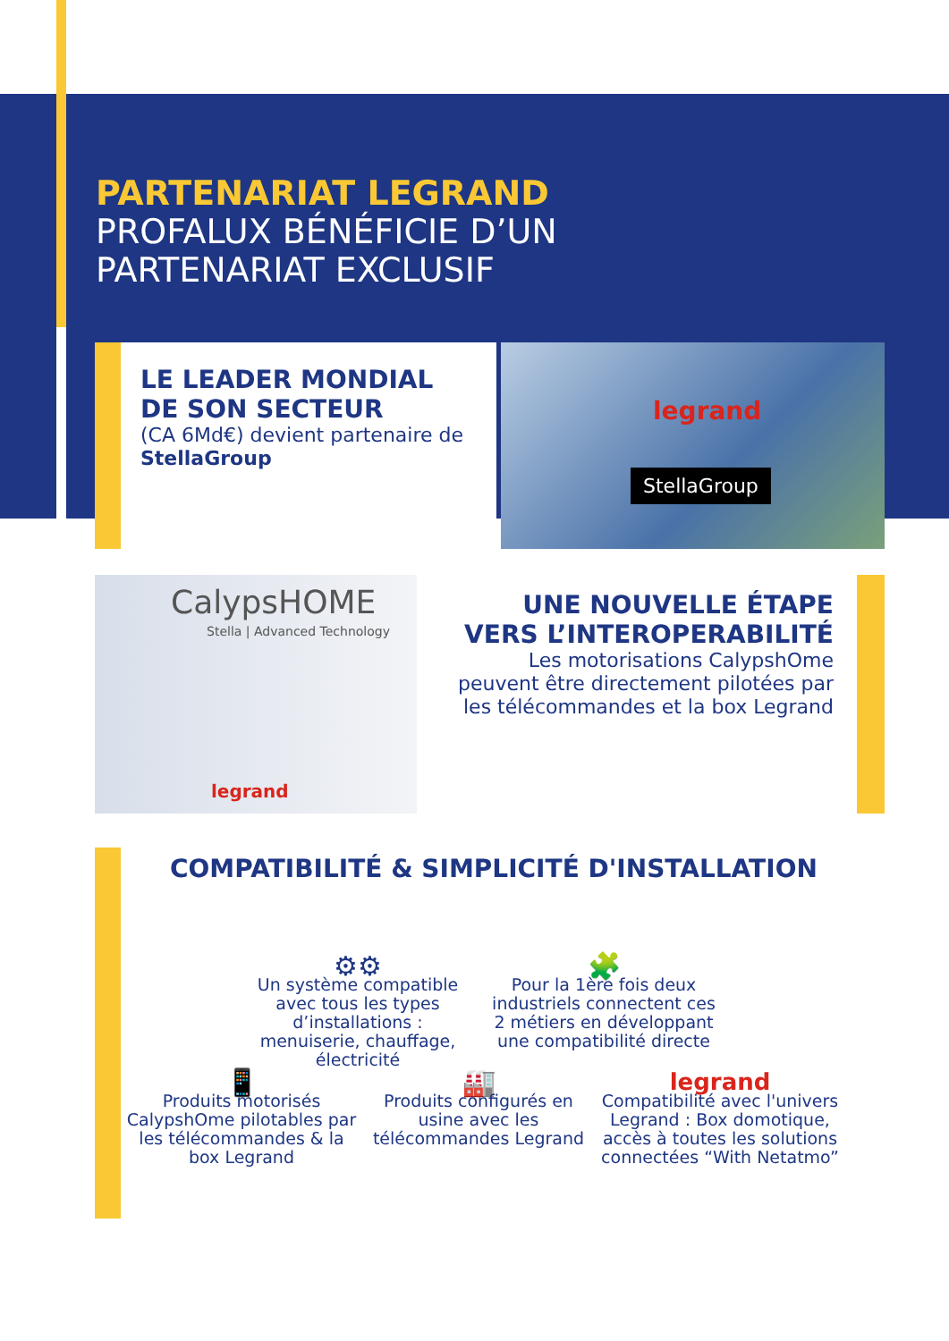PARTENARIAT LEGRAND
PROFALUX BÉNÉFICIE D’UN
PARTENARIAT EXCLUSIF
LE LEADER MONDIAL DE SON SECTEUR
(CA 6Md€) devient partenaire de StellaGroup
legrand
StellaGroup
CalypsHOME
Stella | Advanced Technology
legrand
UNE NOUVELLE ÉTAPE VERS L’INTEROPERABILITÉ
Les motorisations CalypshOme peuvent être directement pilotées par les télécommandes et la box Legrand
COMPATIBILITÉ & SIMPLICITÉ D'INSTALLATION
⚙⚙
Un système compatible avec tous les types d’installations : menuiserie, chauffage, électricité
🧩
Pour la 1ère fois deux industriels connectent ces 2 métiers en développant une compatibilité directe
📱
Produits motorisés CalypshOme pilotables par les télécommandes & la box Legrand
🏭
Produits configurés en usine avec les télécommandes Legrand
legrand
Compatibilité avec l'univers Legrand : Box domotique, accès à toutes les solutions connectées “With Netatmo”